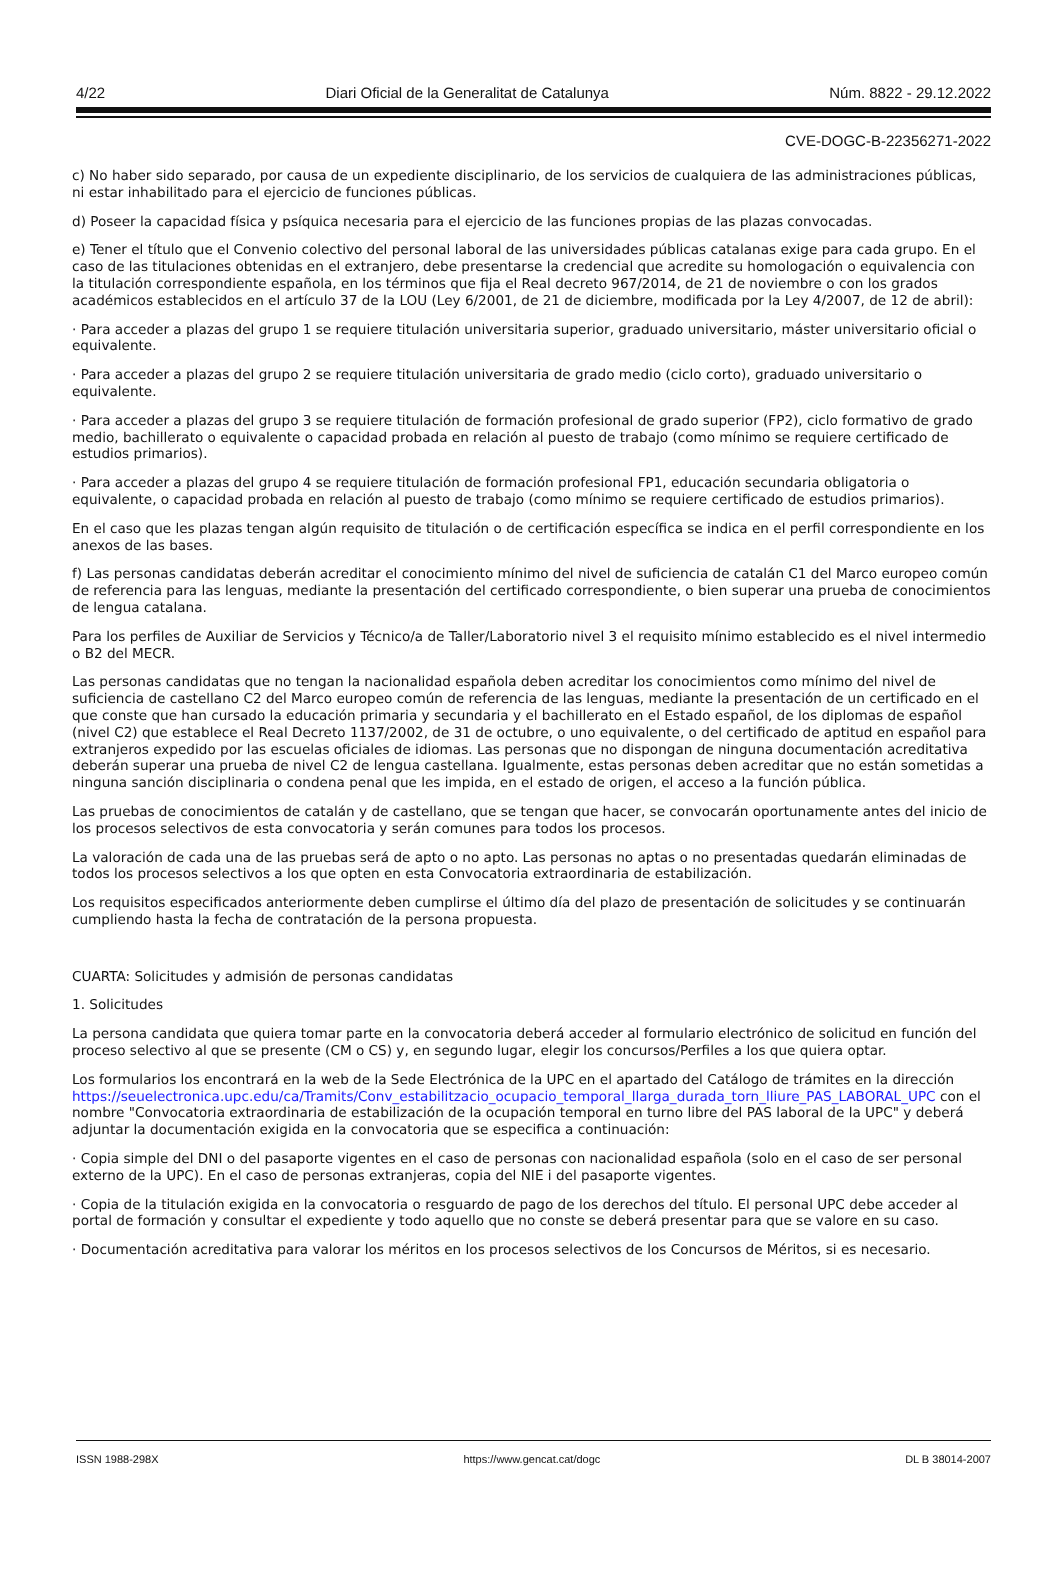4/22 Diari Oficial de la Generalitat de Catalunya Núm. 8822 - 29.12.2022
CVE-DOGC-B-22356271-2022
c) No haber sido separado, por causa de un expediente disciplinario, de los servicios de cualquiera de las administraciones públicas, ni estar inhabilitado para el ejercicio de funciones públicas.
d) Poseer la capacidad física y psíquica necesaria para el ejercicio de las funciones propias de las plazas convocadas.
e) Tener el título que el Convenio colectivo del personal laboral de las universidades públicas catalanas exige para cada grupo. En el caso de las titulaciones obtenidas en el extranjero, debe presentarse la credencial que acredite su homologación o equivalencia con la titulación correspondiente española, en los términos que fija el Real decreto 967/2014, de 21 de noviembre o con los grados académicos establecidos en el artículo 37 de la LOU (Ley 6/2001, de 21 de diciembre, modificada por la Ley 4/2007, de 12 de abril):
· Para acceder a plazas del grupo 1 se requiere titulación universitaria superior, graduado universitario, máster universitario oficial o equivalente.
· Para acceder a plazas del grupo 2 se requiere titulación universitaria de grado medio (ciclo corto), graduado universitario o equivalente.
· Para acceder a plazas del grupo 3 se requiere titulación de formación profesional de grado superior (FP2), ciclo formativo de grado medio, bachillerato o equivalente o capacidad probada en relación al puesto de trabajo (como mínimo se requiere certificado de estudios primarios).
· Para acceder a plazas del grupo 4 se requiere titulación de formación profesional FP1, educación secundaria obligatoria o equivalente, o capacidad probada en relación al puesto de trabajo (como mínimo se requiere certificado de estudios primarios).
En el caso que les plazas tengan algún requisito de titulación o de certificación específica se indica en el perfil correspondiente en los anexos de las bases.
f) Las personas candidatas deberán acreditar el conocimiento mínimo del nivel de suficiencia de catalán C1 del Marco europeo común de referencia para las lenguas, mediante la presentación del certificado correspondiente, o bien superar una prueba de conocimientos de lengua catalana.
Para los perfiles de Auxiliar de Servicios y Técnico/a de Taller/Laboratorio nivel 3 el requisito mínimo establecido es el nivel intermedio o B2 del MECR.
Las personas candidatas que no tengan la nacionalidad española deben acreditar los conocimientos como mínimo del nivel de suficiencia de castellano C2 del Marco europeo común de referencia de las lenguas, mediante la presentación de un certificado en el que conste que han cursado la educación primaria y secundaria y el bachillerato en el Estado español, de los diplomas de español (nivel C2) que establece el Real Decreto 1137/2002, de 31 de octubre, o uno equivalente, o del certificado de aptitud en español para extranjeros expedido por las escuelas oficiales de idiomas. Las personas que no dispongan de ninguna documentación acreditativa deberán superar una prueba de nivel C2 de lengua castellana. Igualmente, estas personas deben acreditar que no están sometidas a ninguna sanción disciplinaria o condena penal que les impida, en el estado de origen, el acceso a la función pública.
Las pruebas de conocimientos de catalán y de castellano, que se tengan que hacer, se convocarán oportunamente antes del inicio de los procesos selectivos de esta convocatoria y serán comunes para todos los procesos.
La valoración de cada una de las pruebas será de apto o no apto. Las personas no aptas o no presentadas quedarán eliminadas de todos los procesos selectivos a los que opten en esta Convocatoria extraordinaria de estabilización.
Los requisitos especificados anteriormente deben cumplirse el último día del plazo de presentación de solicitudes y se continuarán cumpliendo hasta la fecha de contratación de la persona propuesta.
CUARTA: Solicitudes y admisión de personas candidatas
1. Solicitudes
La persona candidata que quiera tomar parte en la convocatoria deberá acceder al formulario electrónico de solicitud en función del proceso selectivo al que se presente (CM o CS) y, en segundo lugar, elegir los concursos/Perfiles a los que quiera optar.
Los formularios los encontrará en la web de la Sede Electrónica de la UPC en el apartado del Catálogo de trámites en la dirección
https://seuelectronica.upc.edu/ca/Tramits/Conv_estabilitzacio_ocupacio_temporal_llarga_durada_torn_lliure_PAS_LABORAL_UPC con el nombre "Convocatoria extraordinaria de estabilización de la ocupación temporal en turno libre del PAS laboral de la UPC" y deberá adjuntar la documentación exigida en la convocatoria que se especifica a continuación:
· Copia simple del DNI o del pasaporte vigentes en el caso de personas con nacionalidad española (solo en el caso de ser personal externo de la UPC). En el caso de personas extranjeras, copia del NIE i del pasaporte vigentes.
· Copia de la titulación exigida en la convocatoria o resguardo de pago de los derechos del título. El personal UPC debe acceder al portal de formación y consultar el expediente y todo aquello que no conste se deberá presentar para que se valore en su caso.
· Documentación acreditativa para valorar los méritos en los procesos selectivos de los Concursos de Méritos, si es necesario.
ISSN 1988-298X https://www.gencat.cat/dogc DL B 38014-2007